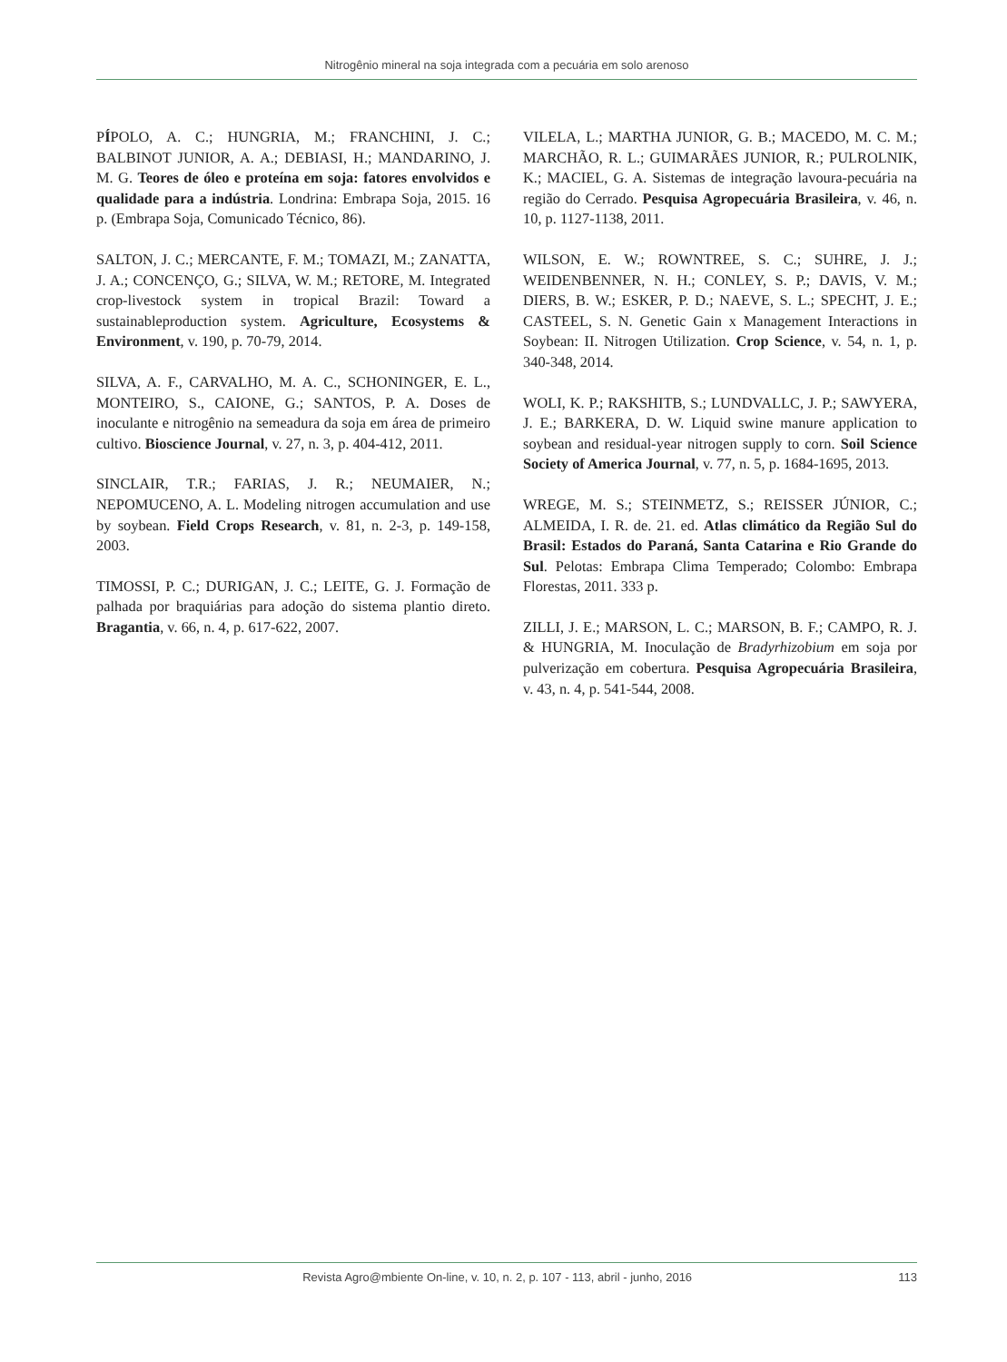Nitrogênio mineral na soja integrada com a pecuária em solo arenoso
PÍPOLO, A. C.; HUNGRIA, M.; FRANCHINI, J. C.; BALBINOT JUNIOR, A. A.; DEBIASI, H.; MANDARINO, J. M. G. Teores de óleo e proteína em soja: fatores envolvidos e qualidade para a indústria. Londrina: Embrapa Soja, 2015. 16 p. (Embrapa Soja, Comunicado Técnico, 86).
SALTON, J. C.; MERCANTE, F. M.; TOMAZI, M.; ZANATTA, J. A.; CONCENÇO, G.; SILVA, W. M.; RETORE, M. Integrated crop-livestock system in tropical Brazil: Toward a sustainableproduction system. Agriculture, Ecosystems & Environment, v. 190, p. 70-79, 2014.
SILVA, A. F., CARVALHO, M. A. C., SCHONINGER, E. L., MONTEIRO, S., CAIONE, G.; SANTOS, P. A. Doses de inoculante e nitrogênio na semeadura da soja em área de primeiro cultivo. Bioscience Journal, v. 27, n. 3, p. 404-412, 2011.
SINCLAIR, T.R.; FARIAS, J. R.; NEUMAIER, N.; NEPOMUCENO, A. L. Modeling nitrogen accumulation and use by soybean. Field Crops Research, v. 81, n. 2-3, p. 149-158, 2003.
TIMOSSI, P. C.; DURIGAN, J. C.; LEITE, G. J. Formação de palhada por braquiárias para adoção do sistema plantio direto. Bragantia, v. 66, n. 4, p. 617-622, 2007.
VILELA, L.; MARTHA JUNIOR, G. B.; MACEDO, M. C. M.; MARCHÃO, R. L.; GUIMARÃES JUNIOR, R.; PULROLNIK, K.; MACIEL, G. A. Sistemas de integração lavoura-pecuária na região do Cerrado. Pesquisa Agropecuária Brasileira, v. 46, n. 10, p. 1127-1138, 2011.
WILSON, E. W.; ROWNTREE, S. C.; SUHRE, J. J.; WEIDENBENNER, N. H.; CONLEY, S. P.; DAVIS, V. M.; DIERS, B. W.; ESKER, P. D.; NAEVE, S. L.; SPECHT, J. E.; CASTEEL, S. N. Genetic Gain x Management Interactions in Soybean: II. Nitrogen Utilization. Crop Science, v. 54, n. 1, p. 340-348, 2014.
WOLI, K. P.; RAKSHITB, S.; LUNDVALLC, J. P.; SAWYERA, J. E.; BARKERA, D. W. Liquid swine manure application to soybean and residual-year nitrogen supply to corn. Soil Science Society of America Journal, v. 77, n. 5, p. 1684-1695, 2013.
WREGE, M. S.; STEINMETZ, S.; REISSER JÚNIOR, C.; ALMEIDA, I. R. de. 21. ed. Atlas climático da Região Sul do Brasil: Estados do Paraná, Santa Catarina e Rio Grande do Sul. Pelotas: Embrapa Clima Temperado; Colombo: Embrapa Florestas, 2011. 333 p.
ZILLI, J. E.; MARSON, L. C.; MARSON, B. F.; CAMPO, R. J. & HUNGRIA, M. Inoculação de Bradyrhizobium em soja por pulverização em cobertura. Pesquisa Agropecuária Brasileira, v. 43, n. 4, p. 541-544, 2008.
Revista Agro@mbiente On-line, v. 10, n. 2, p. 107 - 113, abril - junho, 2016 113